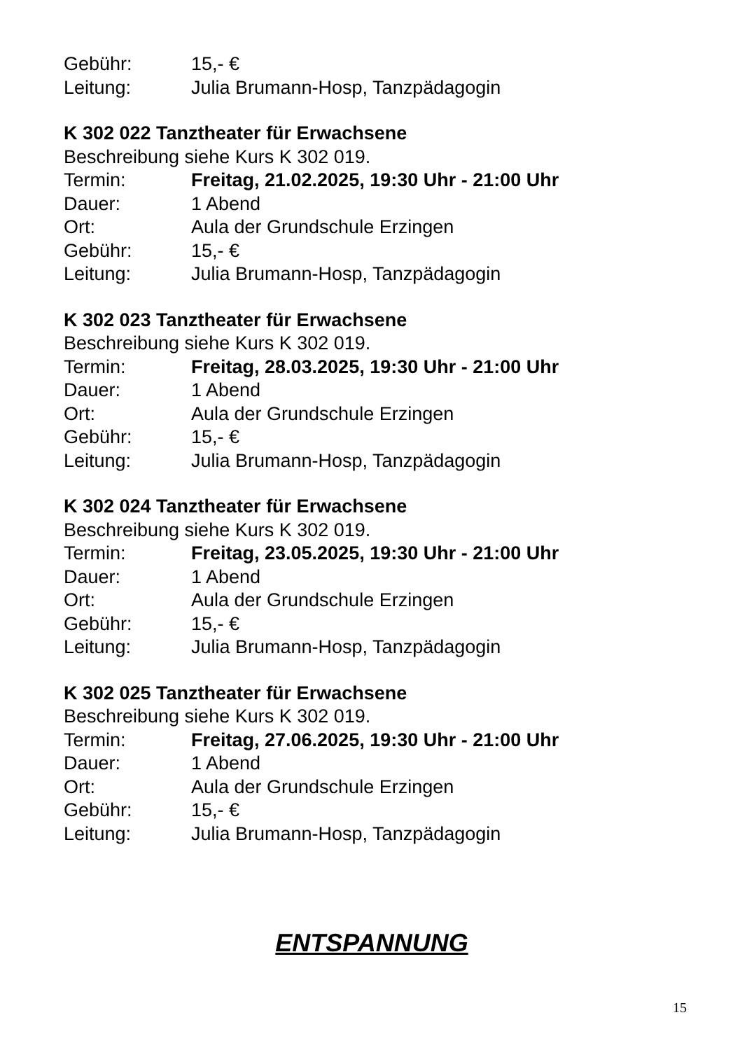Gebühr: 15,- €
Leitung: Julia Brumann-Hosp, Tanzpädagogin
K 302 022 Tanztheater für Erwachsene
Beschreibung siehe Kurs K 302 019.
Termin: Freitag, 21.02.2025, 19:30 Uhr - 21:00 Uhr
Dauer: 1 Abend
Ort: Aula der Grundschule Erzingen
Gebühr: 15,- €
Leitung: Julia Brumann-Hosp, Tanzpädagogin
K 302 023 Tanztheater für Erwachsene
Beschreibung siehe Kurs K 302 019.
Termin: Freitag, 28.03.2025, 19:30 Uhr - 21:00 Uhr
Dauer: 1 Abend
Ort: Aula der Grundschule Erzingen
Gebühr: 15,- €
Leitung: Julia Brumann-Hosp, Tanzpädagogin
K 302 024 Tanztheater für Erwachsene
Beschreibung siehe Kurs K 302 019.
Termin: Freitag, 23.05.2025, 19:30 Uhr - 21:00 Uhr
Dauer: 1 Abend
Ort: Aula der Grundschule Erzingen
Gebühr: 15,- €
Leitung: Julia Brumann-Hosp, Tanzpädagogin
K 302 025 Tanztheater für Erwachsene
Beschreibung siehe Kurs K 302 019.
Termin: Freitag, 27.06.2025, 19:30 Uhr - 21:00 Uhr
Dauer: 1 Abend
Ort: Aula der Grundschule Erzingen
Gebühr: 15,- €
Leitung: Julia Brumann-Hosp, Tanzpädagogin
ENTSPANNUNG
15